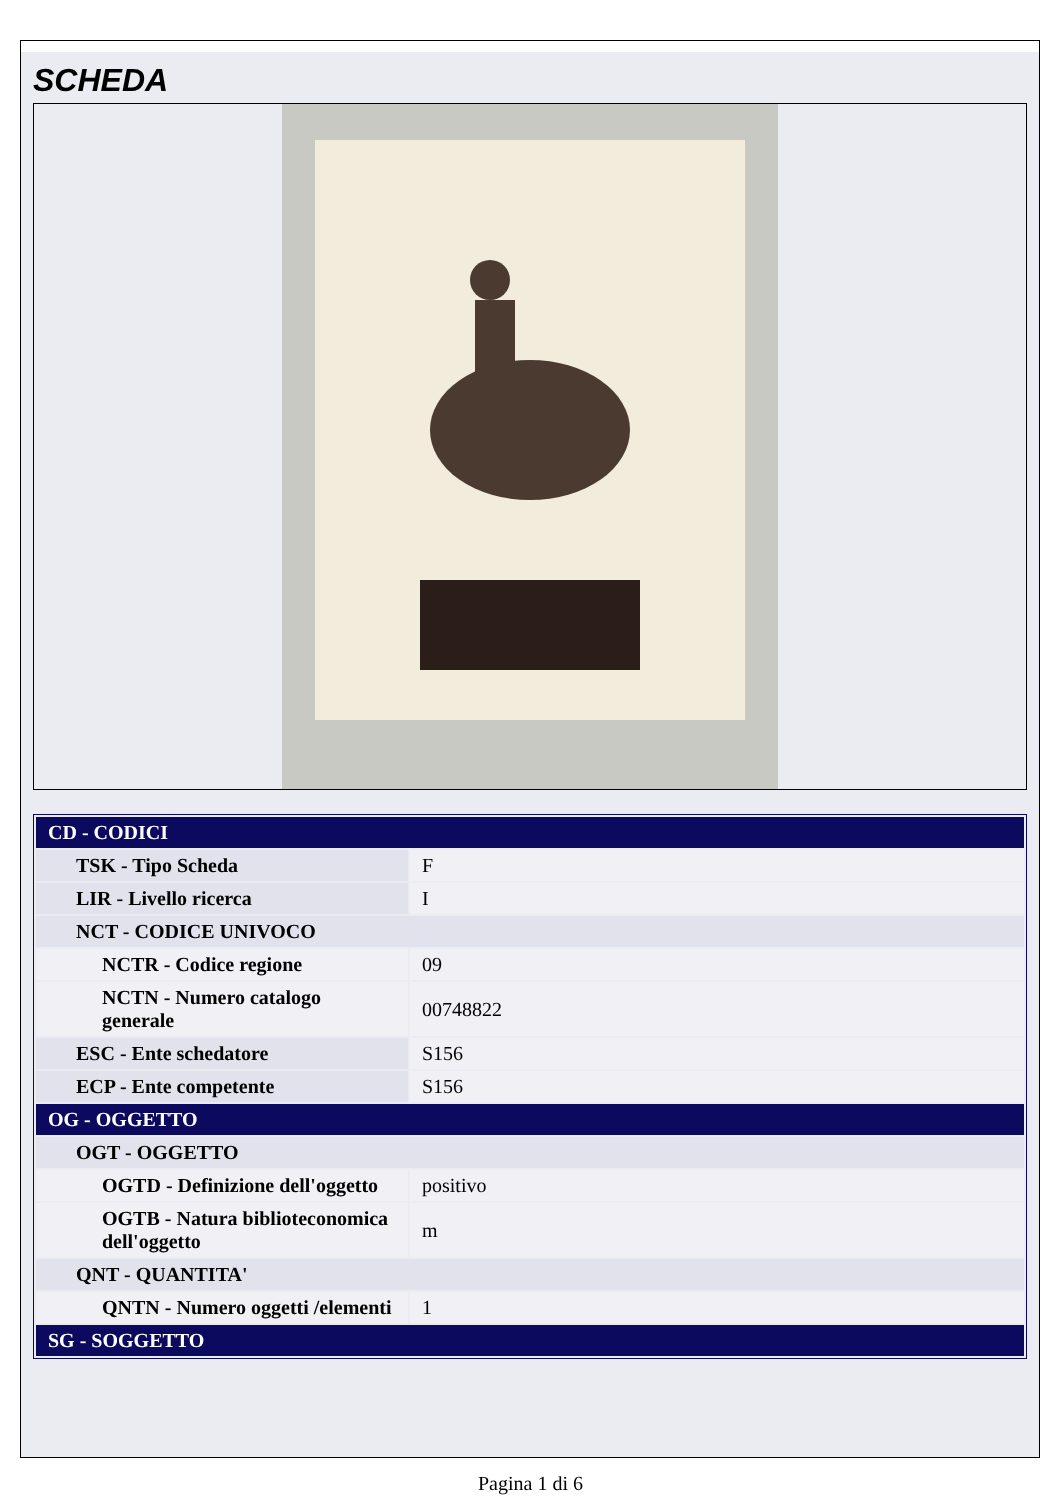SCHEDA
| CD - CODICI | |
| TSK - Tipo Scheda | F |
| LIR - Livello ricerca | I |
| NCT - CODICE UNIVOCO | |
| NCTR - Codice regione | 09 |
| NCTN - Numero catalogo generale | 00748822 |
| ESC - Ente schedatore | S156 |
| ECP - Ente competente | S156 |
| OG - OGGETTO | |
| OGT - OGGETTO | |
| OGTD - Definizione dell'oggetto | positivo |
| OGTB - Natura biblioteconomica dell'oggetto | m |
| QNT - QUANTITA' | |
| QNTN - Numero oggetti /elementi | 1 |
| SG - SOGGETTO | |
Pagina 1 di 6